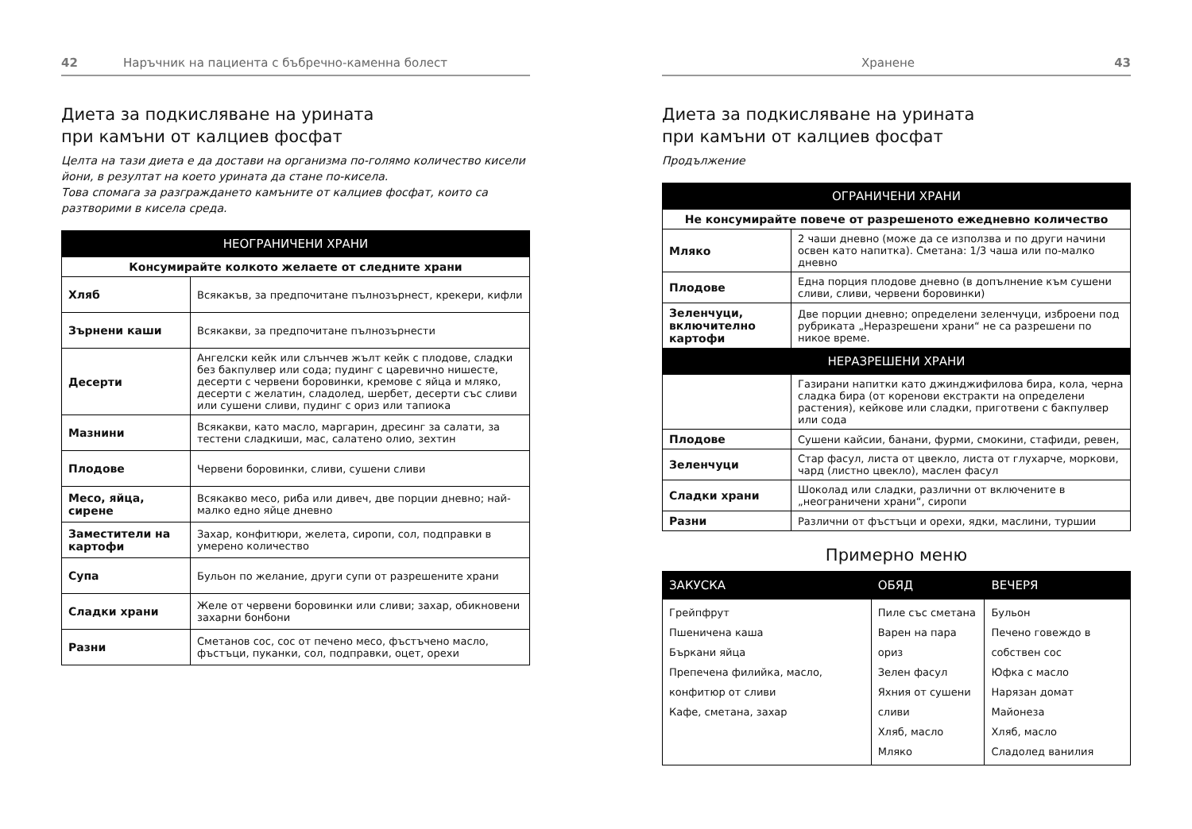42 Наръчник на пациента с бъбречно-каменна болест
Диета за подкисляване на урината
при камъни от калциев фосфат
Целта на тази диета е да достави на организма по-голямо количество кисели йони, в резултат на което урината да стане по-кисела.
Това спомага за разграждането камъните от калциев фосфат, които са разтворими в кисела среда.
| НЕОГРАНИЧЕНИ ХРАНИ | |
| --- | --- |
| Консумирайте колкото желаете от следните храни | |
| Хляб | Всякакъв, за предпочитане пълнозърнест, крекери, кифли |
| Зърнени каши | Всякакви, за предпочитане пълнозърнести |
| Десерти | Ангелски кейк или слънчев жълт кейк с плодове, сладки без бакпулвер или сода; пудинг с царевично нишесте, десерти с червени боровинки, кремове с яйца и мляко, десерти с желатин, сладолед, шербет, десерти със сливи или сушени сливи, пудинг с ориз или тапиока |
| Мазнини | Всякакви, като масло, маргарин, дресинг за салати, за тестени сладкиши, мас, салатено олио, зехтин |
| Плодове | Червени боровинки, сливи, сушени сливи |
| Месо, яйца, сирене | Всякакво месо, риба или дивеч, две порции дневно; най-малко едно яйце дневно |
| Заместители на картофи | Захар, конфитюри, желета, сиропи, сол, подправки в умерено количество |
| Супа | Бульон по желание, други супи от разрешените храни |
| Сладки храни | Желе от червени боровинки или сливи; захар, обикновени захарни бонбони |
| Разни | Сметанов сос, сос от печено месо, фъстъчено масло, фъстъци, пуканки, сол, подправки, оцет, орехи |
Хранене 43
Диета за подкисляване на урината
при камъни от калциев фосфат
Продължение
| ОГРАНИЧЕНИ ХРАНИ | |
| --- | --- |
| Не консумирайте повече от разрешеното ежедневно количество | |
| Мляко | 2 чаши дневно (може да се използва и по други начини освен като напитка). Сметана: 1/3 чаша или по-малко дневно |
| Плодове | Една порция плодове дневно (в допълнение към сушени сливи, сливи, червени боровинки) |
| Зеленчуци, включително картофи | Две порции дневно; определени зеленчуци, изброени под рубриката „Неразрешени храни“ не са разрешени по никое време. |
| НЕРАЗРЕШЕНИ ХРАНИ | |
| | Газирани напитки като джинджифилова бира, кола, черна сладка бира (от коренови екстракти на определени растения), кейкове или сладки, приготвени с бакпулвер или сода |
| Плодове | Сушени кайсии, банани, фурми, смокини, стафиди, ревен, |
| Зеленчуци | Стар фасул, листа от цвекло, листа от глухарче, моркови, чард (листно цвекло), маслен фасул |
| Сладки храни | Шоколад или сладки, различни от включените в „неограничени храни“, сиропи |
| Разни | Различни от фъстъци и орехи, ядки, маслини, туршии |
Примерно меню
| ЗАКУСКА | ОБЯД | ВЕЧЕРЯ |
| --- | --- | --- |
| Грейпфрут Пшеничена каша Бъркани яйца Препечена филийка, масло, конфитюр от сливи Кафе, сметана, захар | Пиле със сметана Варен на пара ориз Зелен фасул Яхния от сушени сливи Хляб, масло Мляко | Бульон Печено говеждо в собствен сос Юфка с масло Нарязан домат Майонеза Хляб, масло Сладолед ванилия |